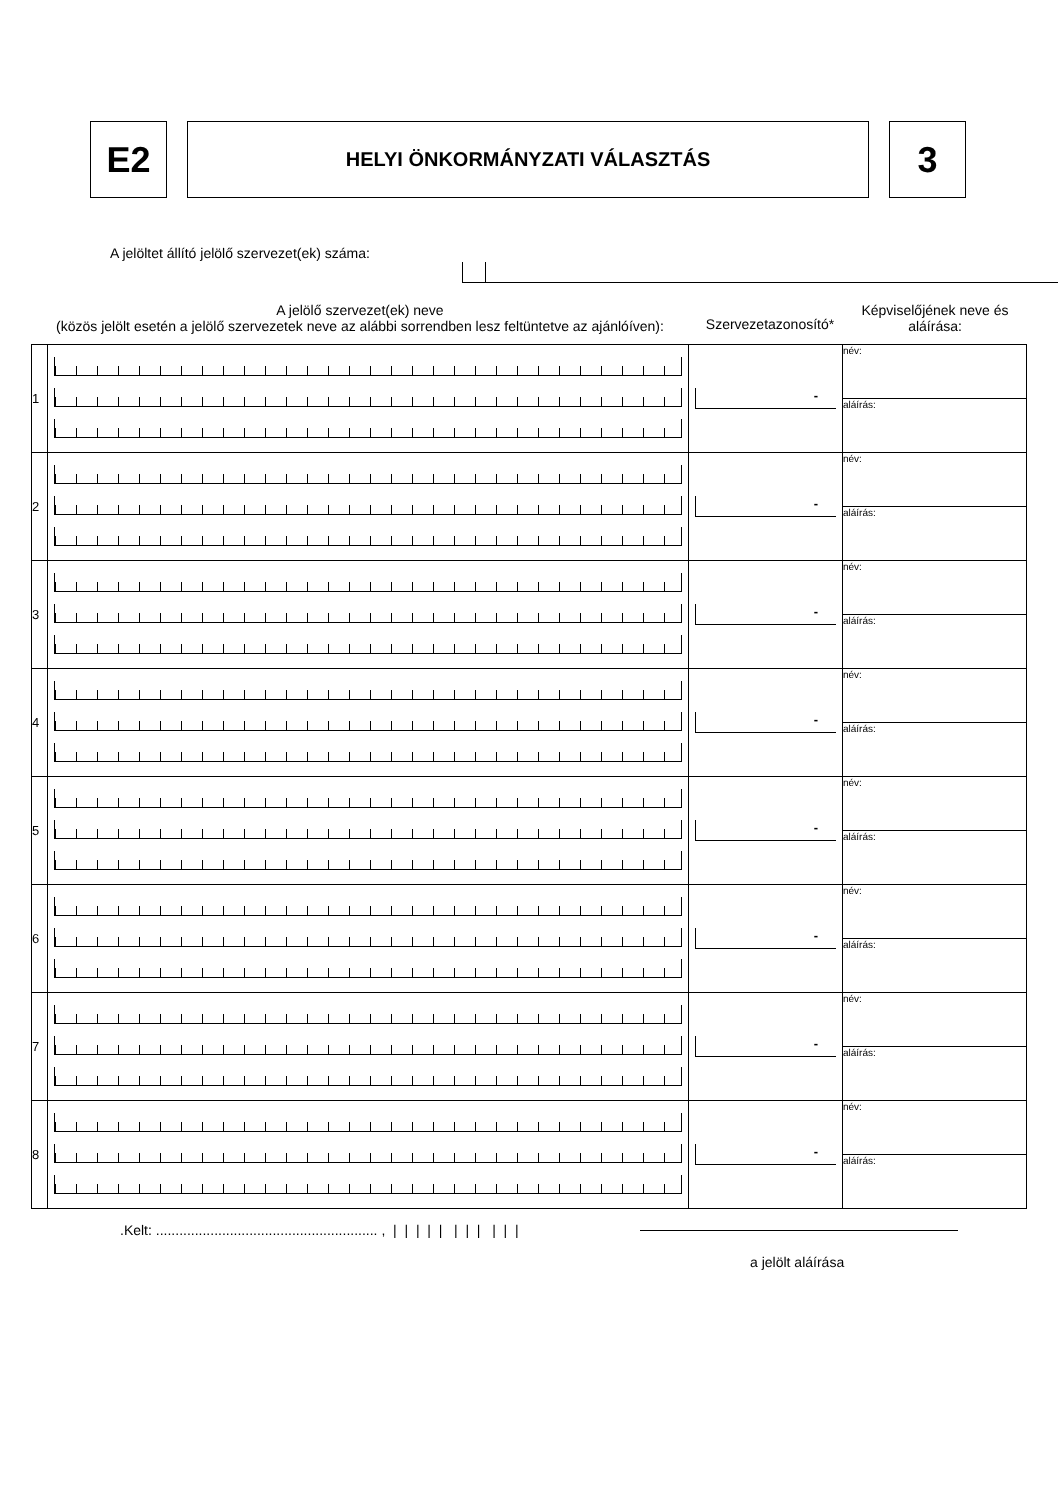E2
HELYI ÖNKORMÁNYZATI VÁLASZTÁS
3
A jelöltet állító jelölő szervezet(ek) száma:
A jelölő szervezet(ek) neve
(közös jelölt esetén a jelölő szervezetek neve az alábbi sorrendben lesz feltüntetve az ajánlóíven):
Szervezetazonosító*
Képviselőjének neve és aláírása:
| 1 | | - | név: aláírás: |
| 2 | | - | név: aláírás: |
| 3 | | - | név: aláírás: |
| 4 | | - | név: aláírás: |
| 5 | | - | név: aláírás: |
| 6 | | - | név: aláírás: |
| 7 | | - | név: aláírás: |
| 8 | | - | név: aláírás: |
.Kelt: ......................................................... , | | | | | | | | | | |
a jelölt aláírása